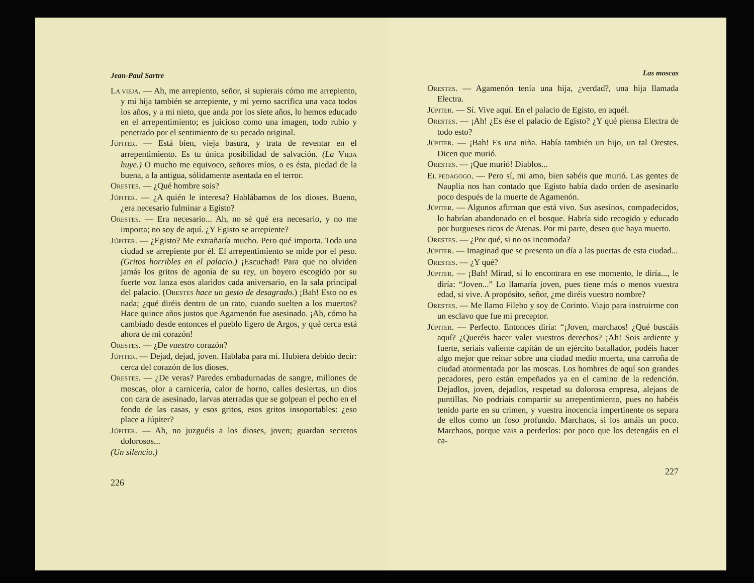Jean-Paul Sartre
LA VIEJA. — Ah, me arrepiento, señor, si supierais cómo me arrepiento, y mi hija también se arrepiente, y mi yerno sacrifica una vaca todos los años, y a mi nieto, que anda por los siete años, lo hemos educado en el arrepentimiento; es juicioso como una imagen, todo rubio y penetrado por el sentimiento de su pecado original.
JÚPITER. — Está bien, vieja basura, y trata de reventar en el arrepentimiento. Es tu única posibilidad de salvación. (La VIEJA huye.) O mucho me equivoco, señores míos, o es ésta, piedad de la buena, a la antigua, sólidamente asentada en el terror.
ORESTES. — ¿Qué hombre sois?
JÚPITER. — ¿A quién le interesa? Hablábamos de los dioses. Bueno, ¿era necesario fulminar a Egisto?
ORESTES. — Era necesario... Ah, no sé qué era necesario, y no me importa; no soy de aquí. ¿Y Egisto se arrepiente?
JÚPITER. — ¿Egisto? Me extrañaría mucho. Pero qué importa. Toda una ciudad se arrepiente por él. El arrepentimiento se mide por el peso. (Gritos horribles en el palacio.) ¡Escuchad! Para que no olviden jamás los gritos de agonía de su rey, un boyero escogido por su fuerte voz lanza esos alaridos cada aniversario, en la sala principal del palacio. (ORESTES hace un gesto de desagrado.) ¡Bah! Esto no es nada; ¿qué diréis dentro de un rato, cuando suelten a los muertos? Hace quince años justos que Agamenón fue asesinado. ¡Ah, cómo ha cambiado desde entonces el pueblo ligero de Argos, y qué cerca está ahora de mi corazón!
ORESTES. — ¿De vuestro corazón?
JÚPITER. — Dejad, dejad, joven. Hablaba para mí. Hubiera debido decir: cerca del corazón de los dioses.
ORESTES. — ¿De veras? Paredes embadurnadas de sangre, millones de moscas, olor a carnicería, calor de horno, calles desiertas, un dios con cara de asesinado, larvas aterradas que se golpean el pecho en el fondo de las casas, y esos gritos, esos gritos insoportables: ¿eso place a Júpiter?
JÚPITER. — Ah, no juzguéis a los dioses, joven; guardan secretos dolorosos...
(Un silencio.)
226
Las moscas
ORESTES. — Agamenón tenía una hija, ¿verdad?, una hija llamada Electra.
JÚPITER. — Sí. Vive aquí. En el palacio de Egisto, en aquél.
ORESTES. — ¡Ah! ¿Es ése el palacio de Egisto? ¿Y qué piensa Electra de todo esto?
JÚPITER. — ¡Bah! Es una niña. Había también un hijo, un tal Orestes. Dicen que murió.
ORESTES. — ¡Que murió! Diablos...
EL PEDAGOGO. — Pero sí, mi amo, bien sabéis que murió. Las gentes de Nauplia nos han contado que Egisto había dado orden de asesinarlo poco después de la muerte de Agamenón.
JÚPITER. — Algunos afirman que está vivo. Sus asesinos, compadecidos, lo habrían abandonado en el bosque. Habría sido recogido y educado por burgueses ricos de Atenas. Por mi parte, deseo que haya muerto.
ORESTES. — ¿Por qué, si no os incomoda?
JÚPITER. — Imaginad que se presenta un día a las puertas de esta ciudad...
ORESTES. — ¿Y qué?
JÚPITER. — ¡Bah! Mirad, si lo encontrara en ese momento, le diría..., le diría: “Joven...” Lo llamaría joven, pues tiene más o menos vuestra edad, si vive. A propósito, señor, ¿me diréis vuestro nombre?
ORESTES. — Me llamo Filebo y soy de Corinto. Viajo para instruirme con un esclavo que fue mi preceptor.
JÚPITER. — Perfecto. Entonces diría: “¡Joven, marchaos! ¿Qué buscáis aquí? ¿Queréis hacer valer vuestros derechos? ¡Ah! Sois ardiente y fuerte, seríais valiente capitán de un ejército batallador, podéis hacer algo mejor que reinar sobre una ciudad medio muerta, una carroña de ciudad atormentada por las moscas. Los hombres de aquí son grandes pecadores, pero están empeñados ya en el camino de la redención. Dejadlos, joven, dejadlos, respetad su dolorosa empresa, alejaos de puntillas. No podríais compartir su arrepentimiento, pues no habéis tenido parte en su crimen, y vuestra inocencia impertinente os separa de ellos como un foso profundo. Marchaos, si los amáis un poco. Marchaos, porque vais a perderlos: por poco que los detengáis en el ca-
227